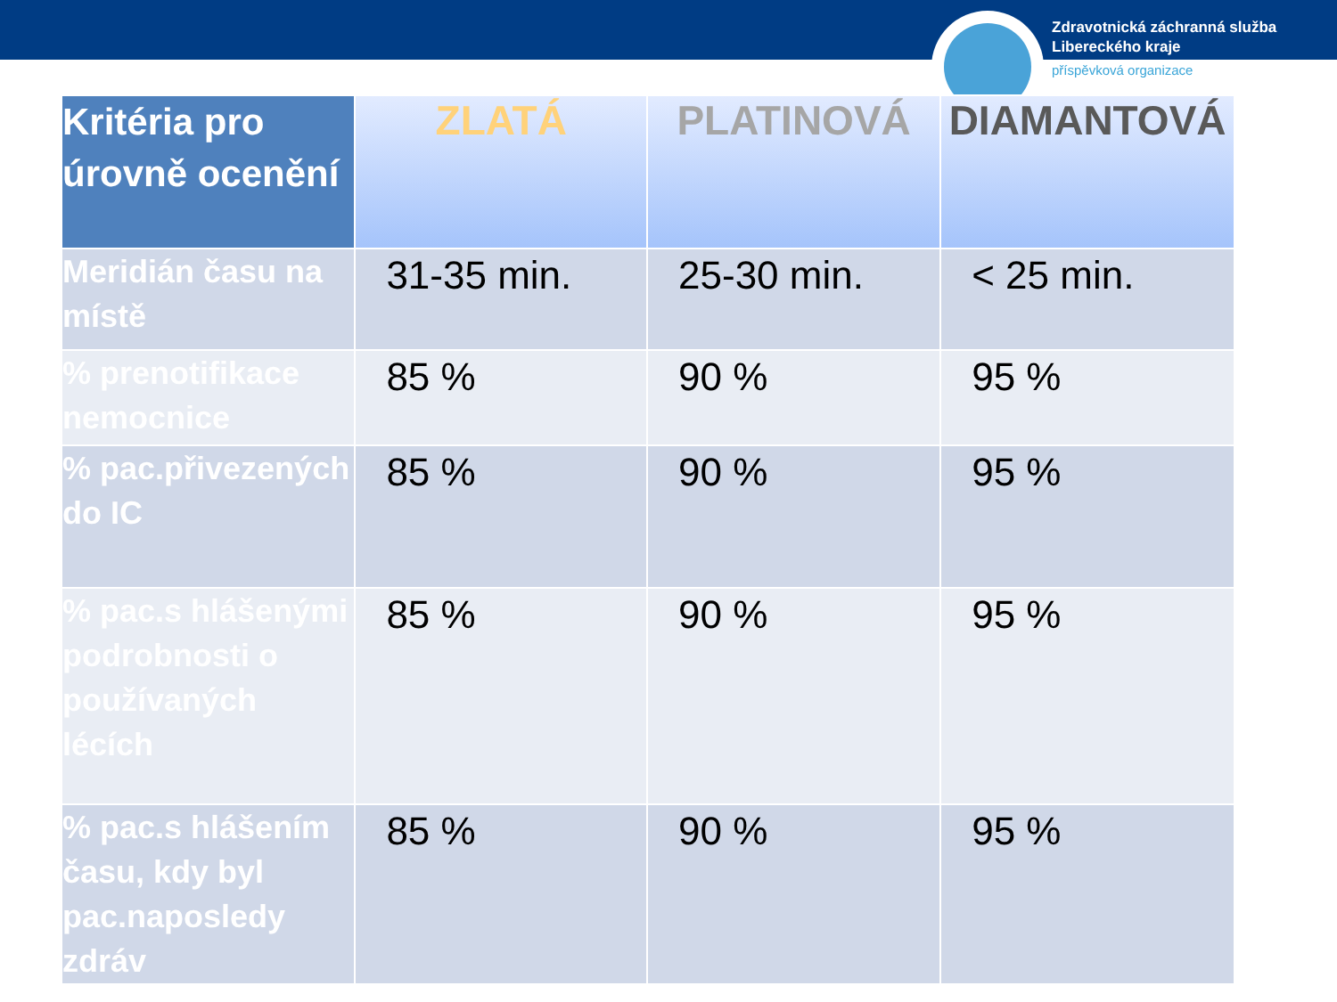Zdravotnická záchranná služba
Libereckého kraje
příspěvková organizace
| Kritéria pro úrovně ocenění | ZLATÁ | PLATINOVÁ | DIAMANTOVÁ |
| --- | --- | --- | --- |
| Meridián času na místě | 31-35 min. | 25-30 min. | < 25 min. |
| % prenotifikace nemocnice | 85 % | 90 % | 95 % |
| % pac.přivezených do IC | 85 % | 90 % | 95 % |
| % pac.s hlášenými podrobnosti o používaných lécích | 85 % | 90 % | 95 % |
| % pac.s hlášením času, kdy byl pac.naposledy zdráv | 85 % | 90 % | 95 % |